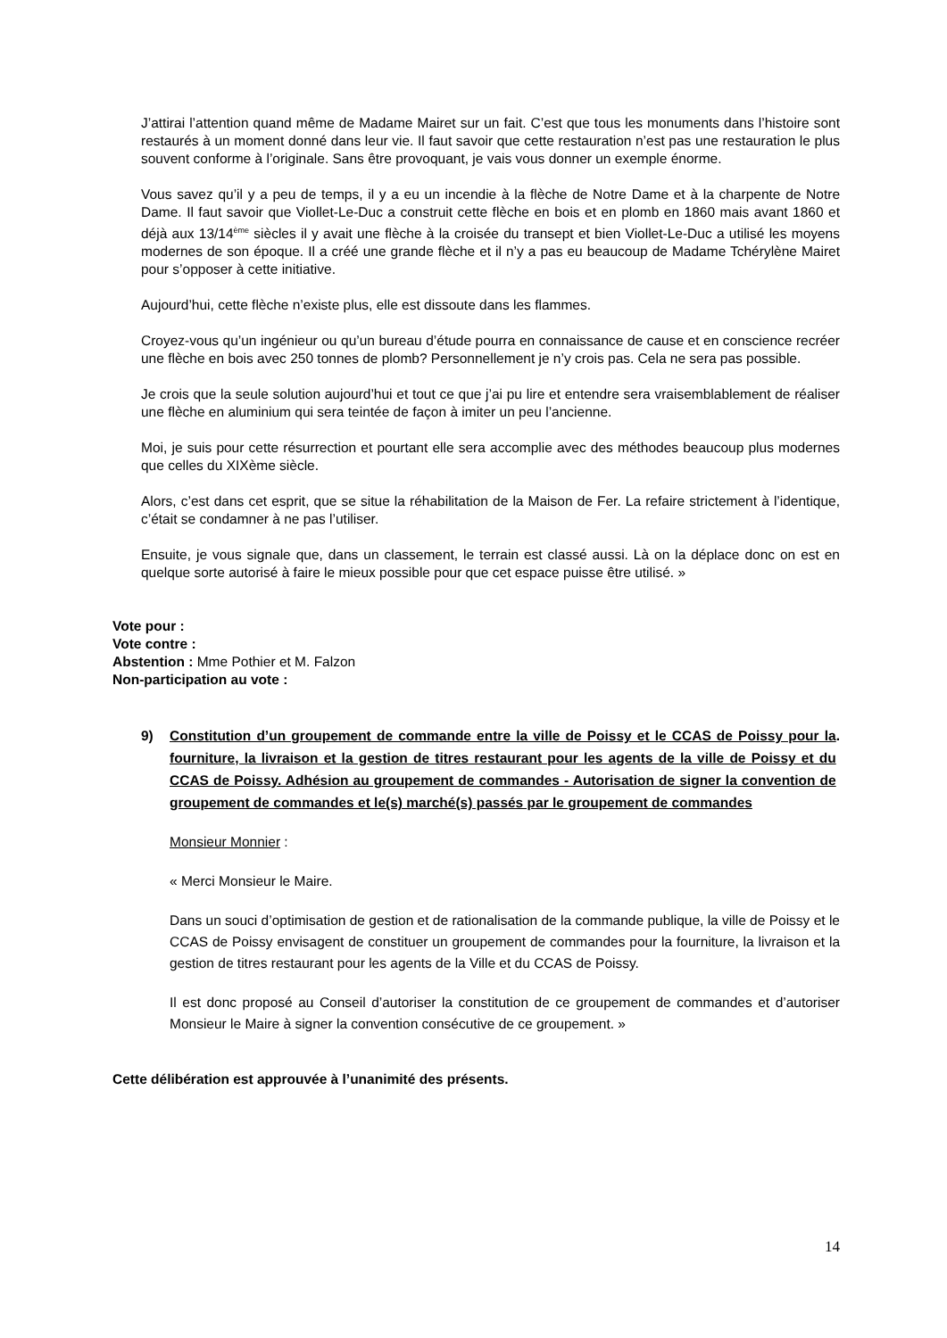J’attirai l’attention quand même de Madame Mairet sur un fait. C’est que tous les monuments dans l’histoire sont restaurés à un moment donné dans leur vie. Il faut savoir que cette restauration n’est pas une restauration le plus souvent conforme à l’originale. Sans être provoquant, je vais vous donner un exemple énorme.
Vous savez qu’il y a peu de temps, il y a eu un incendie à la flèche de Notre Dame et à la charpente de Notre Dame. Il faut savoir que Viollet-Le-Duc a construit cette flèche en bois et en plomb en 1860 mais avant 1860 et déjà aux 13/14<sup>ème</sup> siècles il y avait une flèche à la croisée du transept et bien Viollet-Le-Duc a utilisé les moyens modernes de son époque. Il a créé une grande flèche et il n’y a pas eu beaucoup de Madame Tchérylène Mairet pour s’opposer à cette initiative.
Aujourd’hui, cette flèche n’existe plus, elle est dissoute dans les flammes.
Croyez-vous qu’un ingénieur ou qu’un bureau d’étude pourra en connaissance de cause et en conscience recréer une flèche en bois avec 250 tonnes de plomb? Personnellement je n’y crois pas. Cela ne sera pas possible.
Je crois que la seule solution aujourd’hui et tout ce que j’ai pu lire et entendre sera vraisemblablement de réaliser une flèche en aluminium qui sera teintée de façon à imiter un peu l’ancienne.
Moi, je suis pour cette résurrection et pourtant elle sera accomplie avec des méthodes beaucoup plus modernes que celles du XIXème siècle.
Alors, c’est dans cet esprit, que se situe la réhabilitation de la Maison de Fer. La refaire strictement à l’identique, c’était se condamner à ne pas l’utiliser.
Ensuite, je vous signale que, dans un classement, le terrain est classé aussi. Là on la déplace donc on est en quelque sorte autorisé à faire le mieux possible pour que cet espace puisse être utilisé. »
Vote pour :
Vote contre :
Abstention : Mme Pothier et M. Falzon
Non-participation au vote :
9) Constitution d’un groupement de commande entre la ville de Poissy et le CCAS de Poissy pour la fourniture, la livraison et la gestion de titres restaurant pour les agents de la ville de Poissy et du CCAS de Poissy. Adhésion au groupement de commandes - Autorisation de signer la convention de groupement de commandes et le(s) marché(s) passés par le groupement de commandes.
Monsieur Monnier :
« Merci Monsieur le Maire.
Dans un souci d’optimisation de gestion et de rationalisation de la commande publique, la ville de Poissy et le CCAS de Poissy envisagent de constituer un groupement de commandes pour la fourniture, la livraison et la gestion de titres restaurant pour les agents de la Ville et du CCAS de Poissy.
Il est donc proposé au Conseil d’autoriser la constitution de ce groupement de commandes et d’autoriser Monsieur le Maire à signer la convention consécutive de ce groupement. »
Cette délibération est approuvée à l’unanimité des présents.
14